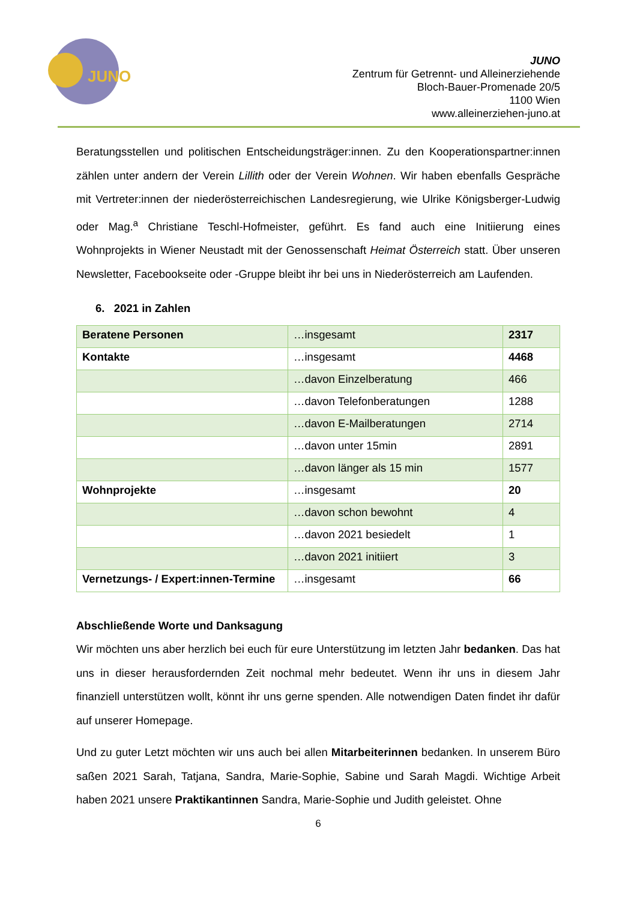JUNO
JUNO
Zentrum für Getrennt- und Alleinerziehende
Bloch-Bauer-Promenade 20/5
1100 Wien
www.alleinerziehen-juno.at
Beratungsstellen und politischen Entscheidungsträger:innen. Zu den Kooperationspartner:innen zählen unter andern der Verein Lillith oder der Verein Wohnen. Wir haben ebenfalls Gespräche mit Vertreter:innen der niederösterreichischen Landesregierung, wie Ulrike Königsberger-Ludwig oder Mag.<sup>a</sup> Christiane Teschl-Hofmeister, geführt. Es fand auch eine Initiierung eines Wohnprojekts in Wiener Neustadt mit der Genossenschaft Heimat Österreich statt. Über unseren Newsletter, Facebookseite oder -Gruppe bleibt ihr bei uns in Niederösterreich am Laufenden.
6. 2021 in Zahlen
| Beratene Personen | …insgesamt | 2317 |
| Kontakte | …insgesamt | 4468 |
| | …davon Einzelberatung | 466 |
| | …davon Telefonberatungen | 1288 |
| | …davon E-Mailberatungen | 2714 |
| | …davon unter 15min | 2891 |
| | …davon länger als 15 min | 1577 |
| Wohnprojekte | …insgesamt | 20 |
| | …davon schon bewohnt | 4 |
| | …davon 2021 besiedelt | 1 |
| | …davon 2021 initiiert | 3 |
| Vernetzungs- / Expert:innen-Termine | …insgesamt | 66 |
Abschließende Worte und Danksagung
Wir möchten uns aber herzlich bei euch für eure Unterstützung im letzten Jahr bedanken. Das hat uns in dieser herausfordernden Zeit nochmal mehr bedeutet. Wenn ihr uns in diesem Jahr finanziell unterstützen wollt, könnt ihr uns gerne spenden. Alle notwendigen Daten findet ihr dafür auf unserer Homepage.
Und zu guter Letzt möchten wir uns auch bei allen Mitarbeiterinnen bedanken. In unserem Büro saßen 2021 Sarah, Tatjana, Sandra, Marie-Sophie, Sabine und Sarah Magdi. Wichtige Arbeit haben 2021 unsere Praktikantinnen Sandra, Marie-Sophie und Judith geleistet. Ohne
6